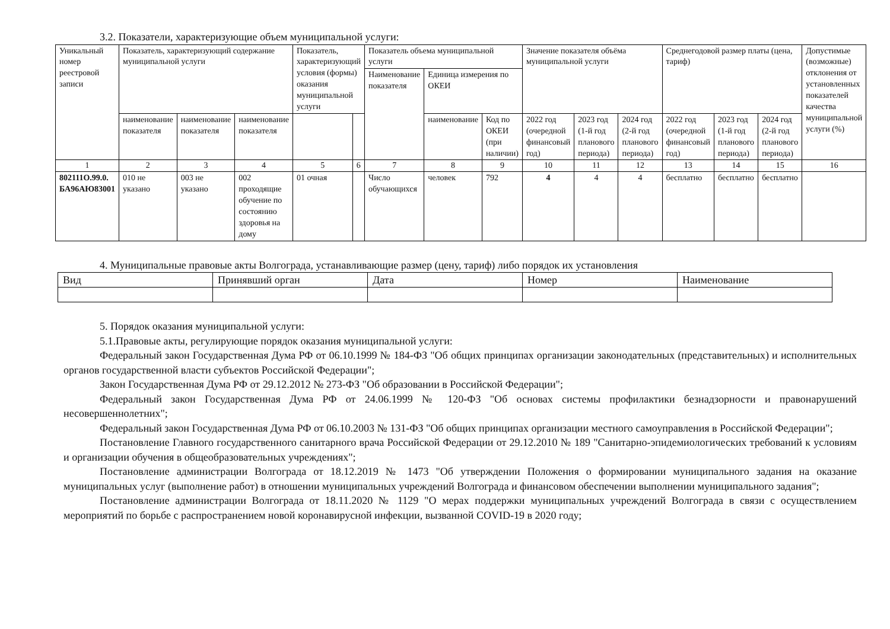3.2. Показатели, характеризующие объем муниципальной услуги:
| Уникальный номер реестровой записи | Показатель, характеризующий содержание муниципальной услуги | | | Показатель, характеризующий условия (формы) оказания муниципальной услуги | | Показатель объема муниципальной услуги | | | Значение показателя объёма муниципальной услуги | | | Среднегодовой размер платы (цена, тариф) | | | Допустимые (возможные) отклонения от установленных показателей качества муниципальной услуги (%) |
| | | | | | | Наименование показателя | Единица измерения по ОКЕИ | | | | | | | | |
| | наименование показателя | наименование показателя | наименование показателя | | | | наименование | Код по ОКЕИ (при наличии) | 2022 год (очередной финансовый год) | 2023 год (1-й год планового периода) | 2024 год (2-й год планового периода) | 2022 год (очередной финансовый год) | 2023 год (1-й год планового периода) | 2024 год (2-й год планового периода) | |
| 1 | 2 | 3 | 4 | 5 | 6 | 7 | 8 | 9 | 10 | 11 | 12 | 13 | 14 | 15 | 16 |
| 802111О.99.0. БА96АЮ83001 | 010 не указано | 003 не указано | 002 проходящие обучение по состоянию здоровья на дому | 01 очная | | Число обучающихся | человек | 792 | 4 | 4 | 4 | бесплатно | бесплатно | бесплатно | |
4. Муниципальные правовые акты Волгограда, устанавливающие размер (цену, тариф) либо порядок их установления
| Вид | Принявший орган | Дата | Номер | Наименование |
5. Порядок оказания муниципальной услуги:
5.1.Правовые акты, регулирующие порядок оказания муниципальной услуги:
Федеральный закон Государственная Дума РФ от 06.10.1999 № 184-ФЗ "Об общих принципах организации законодательных (представительных) и исполнительных органов государственной власти субъектов Российской Федерации";
Закон Государственная Дума РФ от 29.12.2012 № 273-ФЗ "Об образовании в Российской Федерации";
Федеральный закон Государственная Дума РФ от 24.06.1999 № 120-ФЗ "Об основах системы профилактики безнадзорности и правонарушений несовершеннолетних";
Федеральный закон Государственная Дума РФ от 06.10.2003 № 131-ФЗ "Об общих принципах организации местного самоуправления в Российской Федерации";
Постановление Главного государственного санитарного врача Российской Федерации от 29.12.2010 № 189 "Санитарно-эпидемиологических требований к условиям и организации обучения в общеобразовательных учреждениях";
Постановление администрации Волгограда от 18.12.2019 № 1473 "Об утверждении Положения о формировании муниципального задания на оказание муниципальных услуг (выполнение работ) в отношении муниципальных учреждений Волгограда и финансовом обеспечении выполнении муниципального задания";
Постановление администрации Волгограда от 18.11.2020 № 1129 "О мерах поддержки муниципальных учреждений Волгограда в связи с осуществлением мероприятий по борьбе с распространением новой коронавирусной инфекции, вызванной COVID-19 в 2020 году;